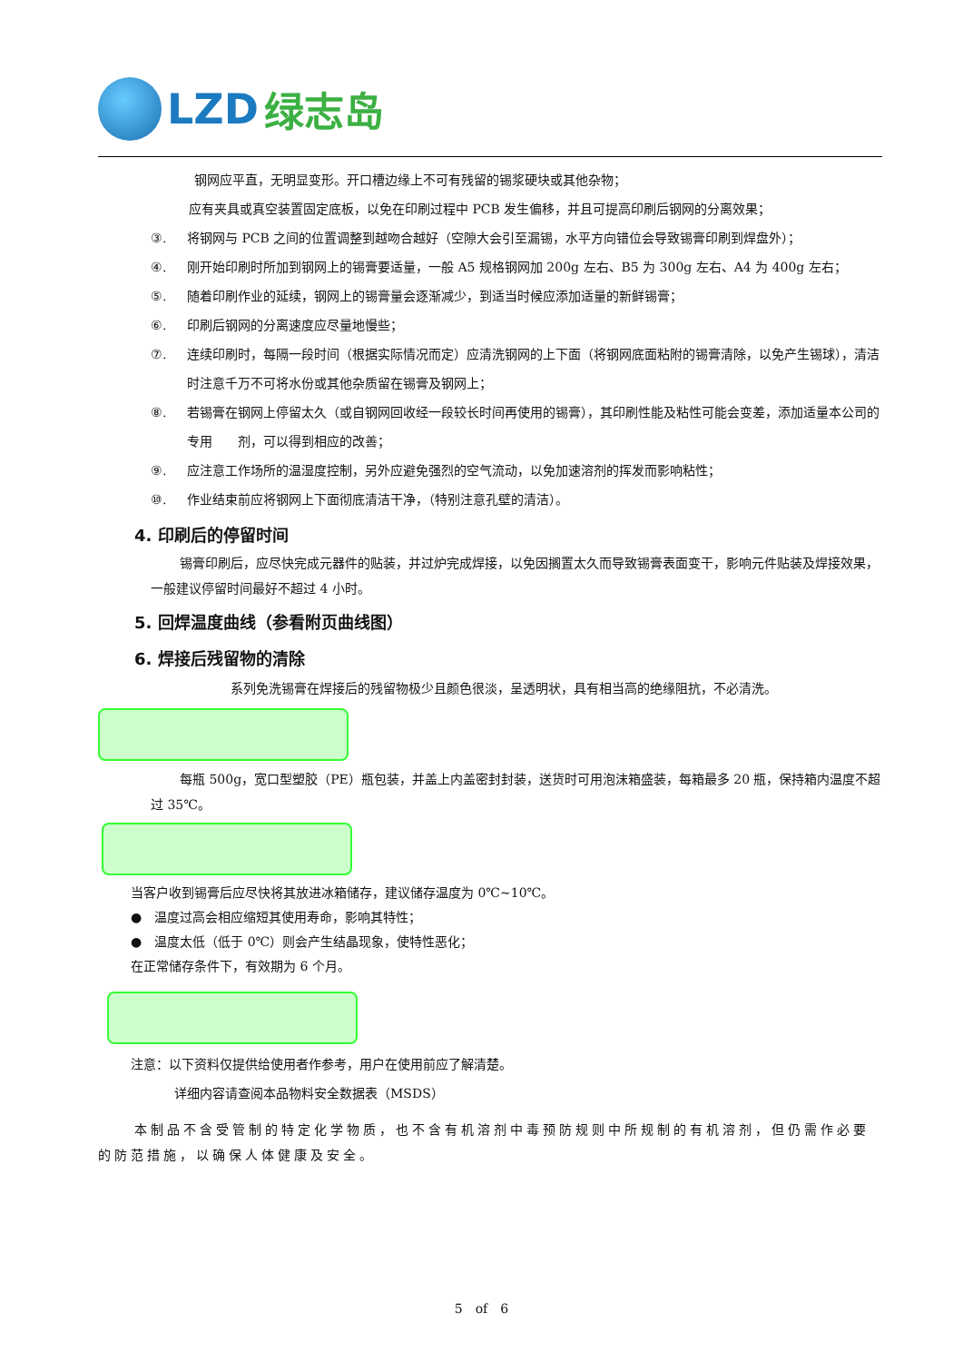LZD 绿志岛
钢网应平直，无明显变形。开口槽边缘上不可有残留的锡浆硬块或其他杂物；
应有夹具或真空装置固定底板，以免在印刷过程中 PCB 发生偏移，并且可提高印刷后钢网的分离效果；
③. 将钢网与 PCB 之间的位置调整到越吻合越好（空隙大会引至漏锡，水平方向错位会导致锡膏印刷到焊盘外）；
④. 刚开始印刷时所加到钢网上的锡膏要适量，一般 A5 规格钢网加 200g 左右、B5 为 300g 左右、A4 为 400g 左右；
⑤. 随着印刷作业的延续，钢网上的锡膏量会逐渐减少，到适当时候应添加适量的新鲜锡膏；
⑥. 印刷后钢网的分离速度应尽量地慢些；
⑦. 连续印刷时，每隔一段时间（根据实际情况而定）应清洗钢网的上下面（将钢网底面粘附的锡膏清除，以免产生锡球），清洁时注意千万不可将水份或其他杂质留在锡膏及钢网上；
⑧. 若锡膏在钢网上停留太久（或自钢网回收经一段较长时间再使用的锡膏），其印刷性能及粘性可能会变差，添加适量本公司的专用　　剂，可以得到相应的改善；
⑨. 应注意工作场所的温湿度控制，另外应避免强烈的空气流动，以免加速溶剂的挥发而影响粘性；
⑩. 作业结束前应将钢网上下面彻底清洁干净，（特别注意孔壁的清洁）。
4. 印刷后的停留时间
锡膏印刷后，应尽快完成元器件的贴装，并过炉完成焊接，以免因搁置太久而导致锡膏表面变干，影响元件贴装及焊接效果，一般建议停留时间最好不超过 4 小时。
5. 回焊温度曲线（参看附页曲线图）
6. 焊接后残留物的清除
系列免洗锡膏在焊接后的残留物极少且颜色很淡，呈透明状，具有相当高的绝缘阻抗，不必清洗。
每瓶 500g，宽口型塑胶（PE）瓶包装，并盖上内盖密封封装，送货时可用泡沫箱盛装，每箱最多 20 瓶，保持箱内温度不超过 35℃。
当客户收到锡膏后应尽快将其放进冰箱储存，建议储存温度为 0℃~10℃。
●　温度过高会相应缩短其使用寿命，影响其特性；
●　温度太低（低于 0℃）则会产生结晶现象，使特性恶化；
在正常储存条件下，有效期为 6 个月。
注意：以下资料仅提供给使用者作参考，用户在使用前应了解清楚。
详细内容请查阅本品物料安全数据表（MSDS）
本制品不含受管制的特定化学物质，也不含有机溶剂中毒预防规则中所规制的有机溶剂，但仍需作必要的防范措施，以确保人体健康及安全。
5　of　6